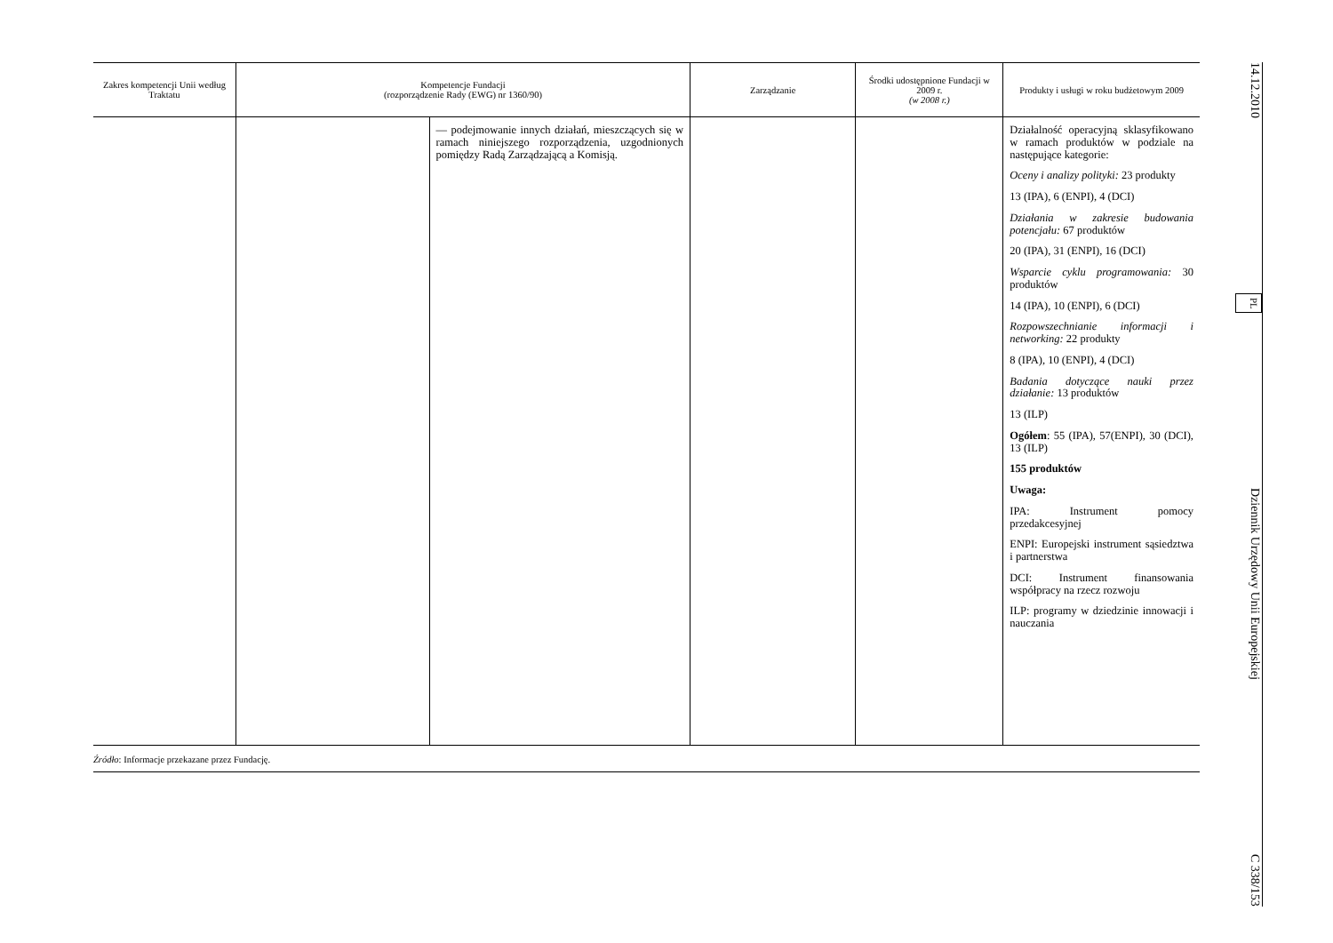| Zakres kompetencji Unii według Traktatu | Kompetencje Fundacji (rozporządzenie Rady (EWG) nr 1360/90) | | Zarządzanie | Środki udostępnione Fundacji w 2009 r. (w 2008 r.) | Produkty i usługi w roku budżetowym 2009 |
| --- | --- | --- | --- | --- | --- |
| | | — podejmowanie innych działań, mieszczących się w ramach niniejszego rozporządzenia, uzgodnionych pomiędzy Radą Zarządzającą a Komisją. | | | Działalność operacyjną sklasyfikowano w ramach produktów w podziale na następujące kategorie: Oceny i analizy polityki: 23 produkty 13 (IPA), 6 (ENPI), 4 (DCI) Działania w zakresie budowania potencjału: 67 produktów 20 (IPA), 31 (ENPI), 16 (DCI) Wsparcie cyklu programowania: 30 produktów 14 (IPA), 10 (ENPI), 6 (DCI) Rozpowszechnianie informacji i networking: 22 produkty 8 (IPA), 10 (ENPI), 4 (DCI) Badania dotyczące nauki przez działanie: 13 produktów 13 (ILP) Ogółem : 55 (IPA), 57(ENPI), 30 (DCI), 13 (ILP) 155 produktów Uwaga: IPA: Instrument pomocy przedakcesyjnej ENPI: Europejski instrument sąsiedztwa i partnerstwa DCI: Instrument finansowania współpracy na rzecz rozwoju ILP: programy w dziedzinie innowacji i nauczania |
Źródło: Informacje przekazane przez Fundację.
14.12.2010 PL Dziennik Urzędowy Unii Europejskiej C 338/153